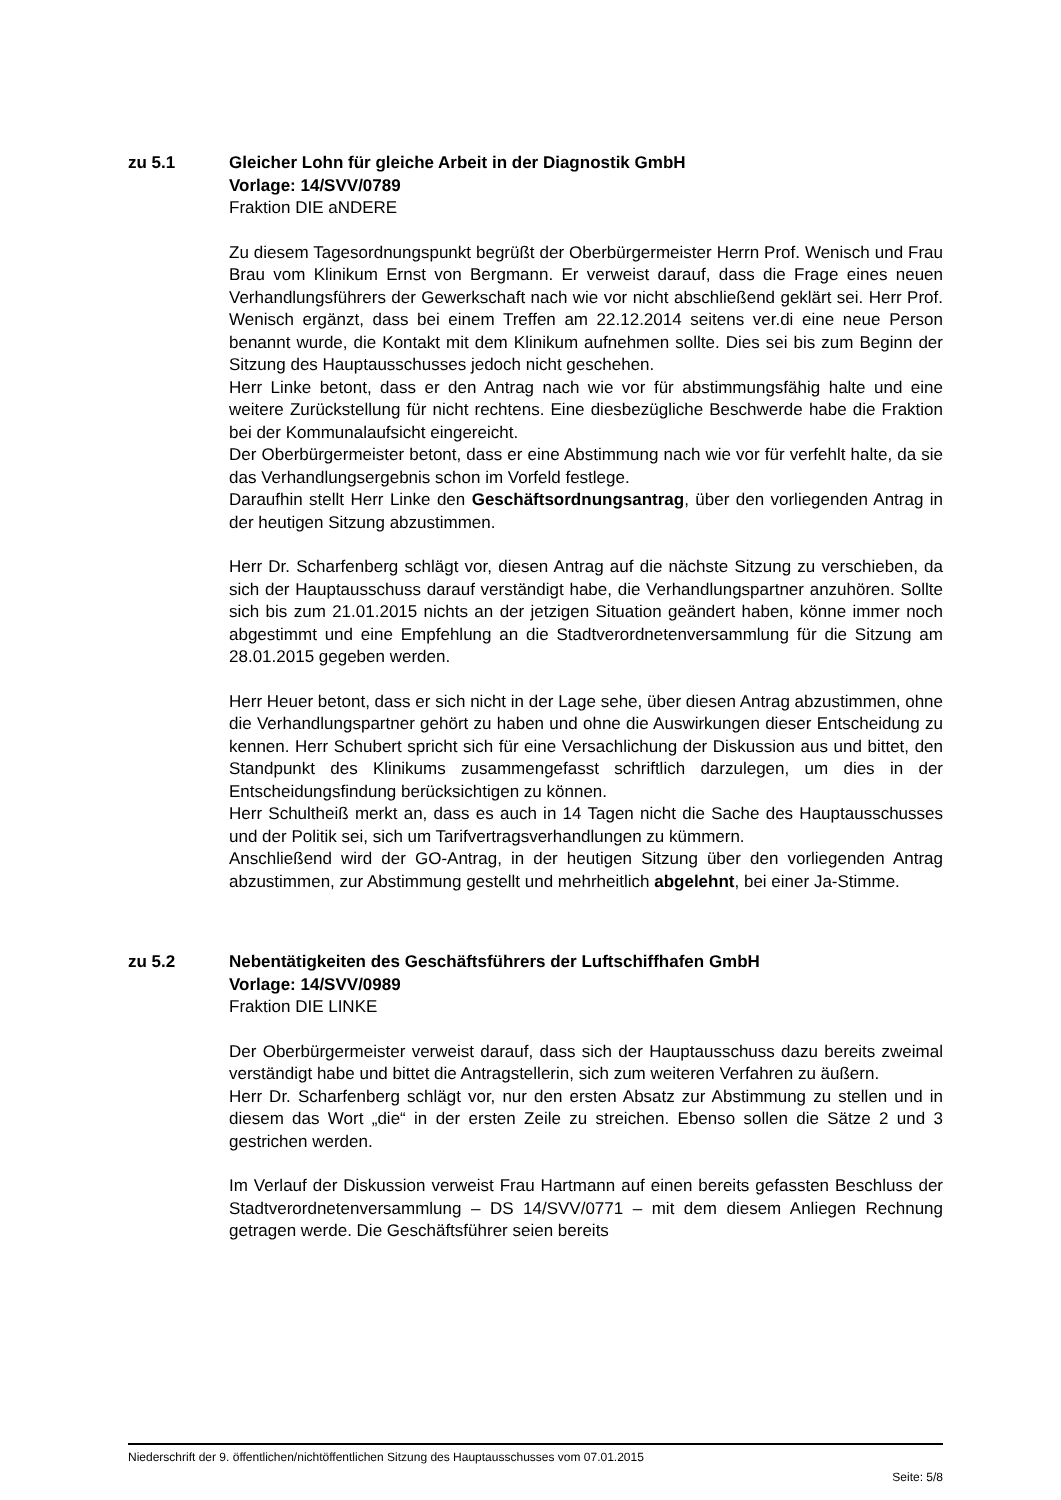zu 5.1 Gleicher Lohn für gleiche Arbeit in der Diagnostik GmbH
Vorlage: 14/SVV/0789
Fraktion DIE aNDERE
Zu diesem Tagesordnungspunkt begrüßt der Oberbürgermeister Herrn Prof. Wenisch und Frau Brau vom Klinikum Ernst von Bergmann. Er verweist darauf, dass die Frage eines neuen Verhandlungsführers der Gewerkschaft nach wie vor nicht abschließend geklärt sei. Herr Prof. Wenisch ergänzt, dass bei einem Treffen am 22.12.2014 seitens ver.di eine neue Person benannt wurde, die Kontakt mit dem Klinikum aufnehmen sollte. Dies sei bis zum Beginn der Sitzung des Hauptausschusses jedoch nicht geschehen.
Herr Linke betont, dass er den Antrag nach wie vor für abstimmungsfähig halte und eine weitere Zurückstellung für nicht rechtens. Eine diesbezügliche Beschwerde habe die Fraktion bei der Kommunalaufsicht eingereicht.
Der Oberbürgermeister betont, dass er eine Abstimmung nach wie vor für verfehlt halte, da sie das Verhandlungsergebnis schon im Vorfeld festlege.
Daraufhin stellt Herr Linke den Geschäftsordnungsantrag, über den vorliegenden Antrag in der heutigen Sitzung abzustimmen.
Herr Dr. Scharfenberg schlägt vor, diesen Antrag auf die nächste Sitzung zu verschieben, da sich der Hauptausschuss darauf verständigt habe, die Verhandlungspartner anzuhören. Sollte sich bis zum 21.01.2015 nichts an der jetzigen Situation geändert haben, könne immer noch abgestimmt und eine Empfehlung an die Stadtverordnetenversammlung für die Sitzung am 28.01.2015 gegeben werden.
Herr Heuer betont, dass er sich nicht in der Lage sehe, über diesen Antrag abzustimmen, ohne die Verhandlungspartner gehört zu haben und ohne die Auswirkungen dieser Entscheidung zu kennen. Herr Schubert spricht sich für eine Versachlichung der Diskussion aus und bittet, den Standpunkt des Klinikums zusammengefasst schriftlich darzulegen, um dies in der Entscheidungsfindung berücksichtigen zu können.
Herr Schultheiß merkt an, dass es auch in 14 Tagen nicht die Sache des Hauptausschusses und der Politik sei, sich um Tarifvertragsverhandlungen zu kümmern.
Anschließend wird der GO-Antrag, in der heutigen Sitzung über den vorliegenden Antrag abzustimmen, zur Abstimmung gestellt und mehrheitlich abgelehnt, bei einer Ja-Stimme.
zu 5.2 Nebentätigkeiten des Geschäftsführers der Luftschiffhafen GmbH
Vorlage: 14/SVV/0989
Fraktion DIE LINKE
Der Oberbürgermeister verweist darauf, dass sich der Hauptausschuss dazu bereits zweimal verständigt habe und bittet die Antragstellerin, sich zum weiteren Verfahren zu äußern.
Herr Dr. Scharfenberg schlägt vor, nur den ersten Absatz zur Abstimmung zu stellen und in diesem das Wort „die“ in der ersten Zeile zu streichen. Ebenso sollen die Sätze 2 und 3 gestrichen werden.
Im Verlauf der Diskussion verweist Frau Hartmann auf einen bereits gefassten Beschluss der Stadtverordnetenversammlung – DS 14/SVV/0771 – mit dem diesem Anliegen Rechnung getragen werde. Die Geschäftsführer seien bereits
Niederschrift der 9. öffentlichen/nichtöffentlichen Sitzung des Hauptausschusses vom 07.01.2015
Seite: 5/8